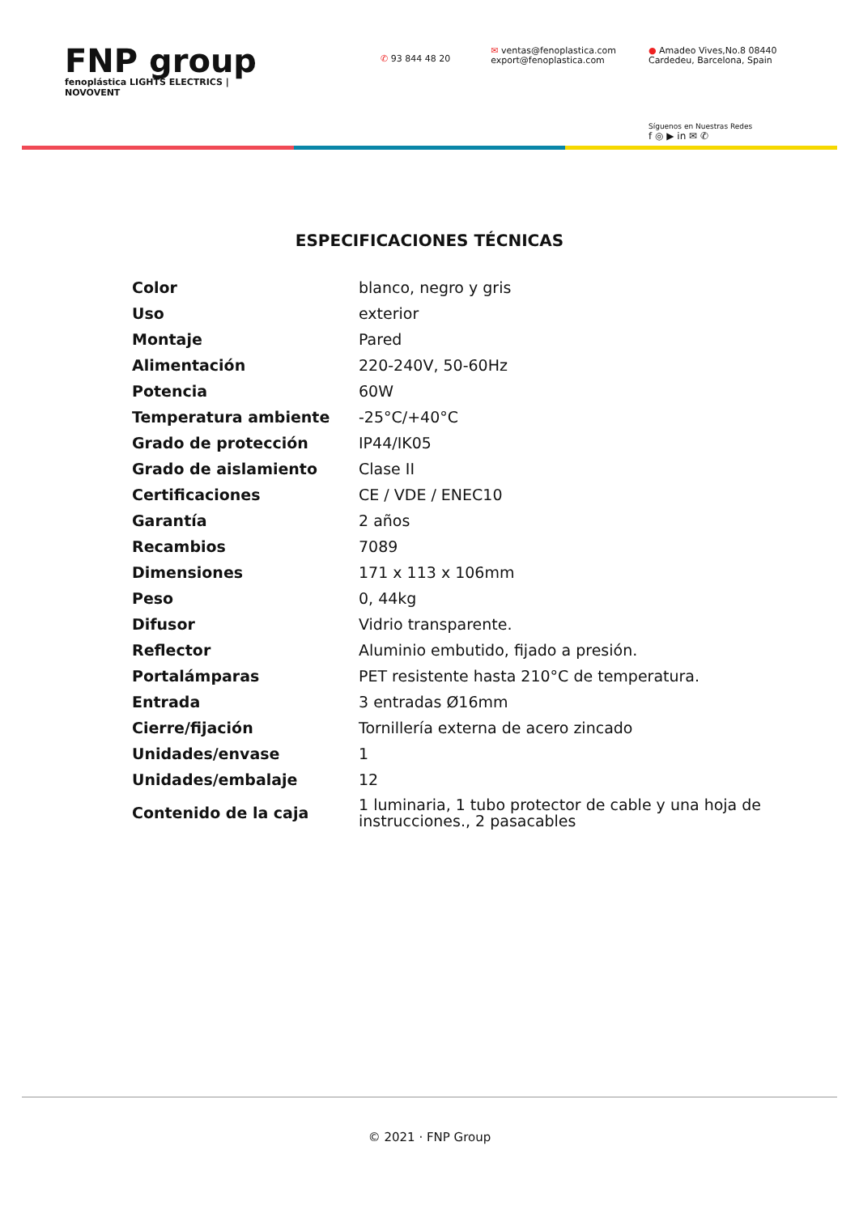FNP group
fenoplástica LIGHTS ELECTRICS | NOVOVENT
✆ 93 844 48 20
✉ ventas@fenoplastica.com
export@fenoplastica.com
● Amadeo Vives,No.8 08440
Cardedeu, Barcelona, Spain
Síguenos en Nuestras Redes
f ◎ ▶ in ✉ ✆
ESPECIFICACIONES TÉCNICAS
| Color | blanco, negro y gris |
| Uso | exterior |
| Montaje | Pared |
| Alimentación | 220-240V, 50-60Hz |
| Potencia | 60W |
| Temperatura ambiente | -25°C/+40°C |
| Grado de protección | IP44/IK05 |
| Grado de aislamiento | Clase II |
| Certificaciones | CE / VDE / ENEC10 |
| Garantía | 2 años |
| Recambios | 7089 |
| Dimensiones | 171 x 113 x 106mm |
| Peso | 0, 44kg |
| Difusor | Vidrio transparente. |
| Reflector | Aluminio embutido, fijado a presión. |
| Portalámparas | PET resistente hasta 210°C de temperatura. |
| Entrada | 3 entradas Ø16mm |
| Cierre/fijación | Tornillería externa de acero zincado |
| Unidades/envase | 1 |
| Unidades/embalaje | 12 |
| Contenido de la caja | 1 luminaria, 1 tubo protector de cable y una hoja de instrucciones., 2 pasacables |
© 2021 · FNP Group